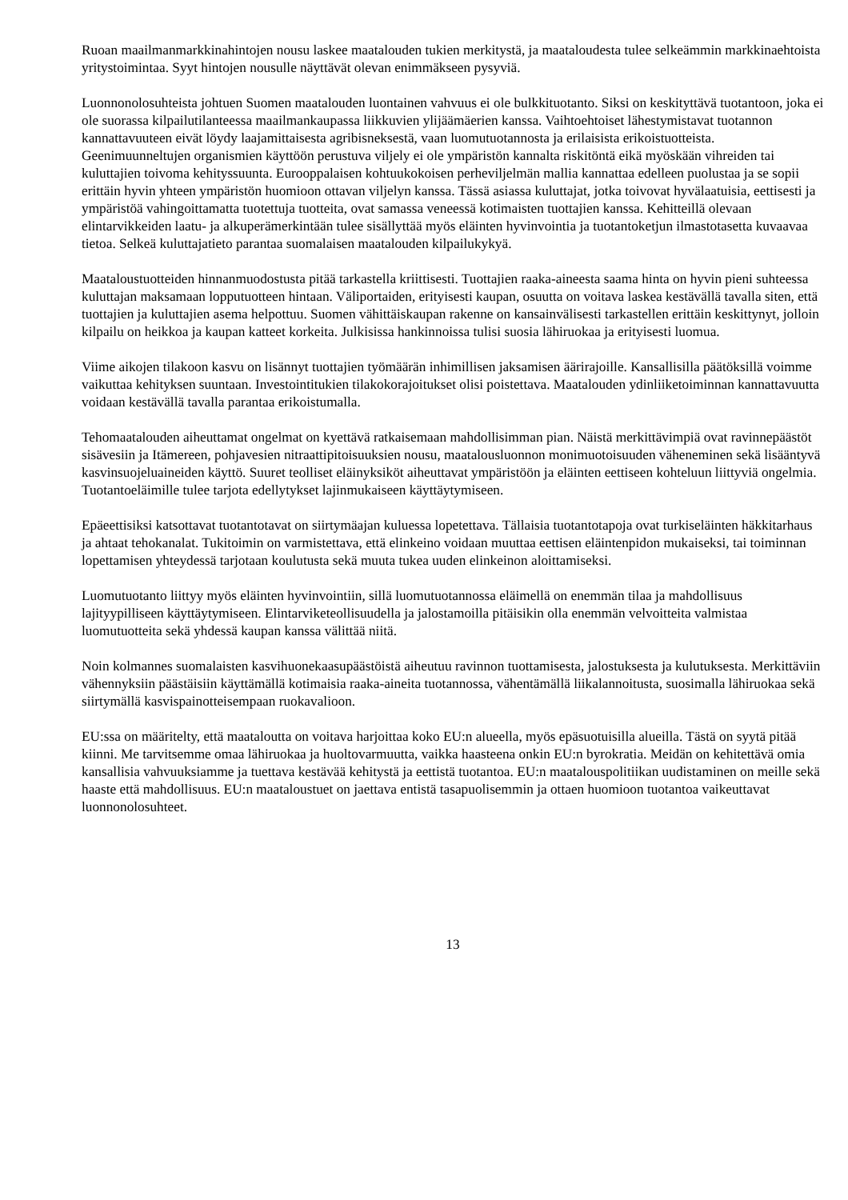Ruoan maailmanmarkkinahintojen nousu laskee maatalouden tukien merkitystä, ja maataloudesta tulee selkeämmin markkinaehtoista yritystoimintaa. Syyt hintojen nousulle näyttävät olevan enimmäkseen pysyviä.
Luonnonolosuhteista johtuen Suomen maatalouden luontainen vahvuus ei ole bulkkituotanto. Siksi on keskityttävä tuotantoon, joka ei ole suorassa kilpailutilanteessa maailmankaupassa liikkuvien ylijäämäerien kanssa. Vaihtoehtoiset lähestymistavat tuotannon kannattavuuteen eivät löydy laajamittaisesta agribisneksestä, vaan luomutuotannosta ja erilaisista erikoistuotteista. Geenimuunneltujen organismien käyttöön perustuva viljely ei ole ympäristön kannalta riskitöntä eikä myöskään vihreiden tai kuluttajien toivoma kehityssuunta. Eurooppalaisen kohtuukokoisen perheviljelmän mallia kannattaa edelleen puolustaa ja se sopii erittäin hyvin yhteen ympäristön huomioon ottavan viljelyn kanssa. Tässä asiassa kuluttajat, jotka toivovat hyvälaatuisia, eettisesti ja ympäristöä vahingoittamatta tuotettuja tuotteita, ovat samassa veneessä kotimaisten tuottajien kanssa. Kehitteillä olevaan elintarvikkeiden laatu- ja alkuperämerkintään tulee sisällyttää myös eläinten hyvinvointia ja tuotantoketjun ilmastotasetta kuvaavaa tietoa. Selkeä kuluttajatieto parantaa suomalaisen maatalouden kilpailukykyä.
Maataloustuotteiden hinnanmuodostusta pitää tarkastella kriittisesti. Tuottajien raaka-aineesta saama hinta on hyvin pieni suhteessa kuluttajan maksamaan lopputuotteen hintaan. Väliportaiden, erityisesti kaupan, osuutta on voitava laskea kestävällä tavalla siten, että tuottajien ja kuluttajien asema helpottuu. Suomen vähittäiskaupan rakenne on kansainvälisesti tarkastellen erittäin keskittynyt, jolloin kilpailu on heikkoa ja kaupan katteet korkeita. Julkisissa hankinnoissa tulisi suosia lähiruokaa ja erityisesti luomua.
Viime aikojen tilakoon kasvu on lisännyt tuottajien työmäärän inhimillisen jaksamisen äärirajoille. Kansallisilla päätöksillä voimme vaikuttaa kehityksen suuntaan. Investointitukien tilakokorajoitukset olisi poistettava. Maatalouden ydinliiketoiminnan kannattavuutta voidaan kestävällä tavalla parantaa erikoistumalla.
Tehomaatalouden aiheuttamat ongelmat on kyettävä ratkaisemaan mahdollisimman pian. Näistä merkittävimpiä ovat ravinnepäästöt sisävesiin ja Itämereen, pohjavesien nitraattipitoisuuksien nousu, maatalousluonnon monimuotoisuuden väheneminen sekä lisääntyvä kasvinsuojeluaineiden käyttö. Suuret teolliset eläinyksiköt aiheuttavat ympäristöön ja eläinten eettiseen kohteluun liittyviä ongelmia. Tuotantoeläimille tulee tarjota edellytykset lajinmukaiseen käyttäytymiseen.
Epäeettisiksi katsottavat tuotantotavat on siirtymäajan kuluessa lopetettava. Tällaisia tuotantotapoja ovat turkiseläinten häkkitarhaus ja ahtaat tehokanalat. Tukitoimin on varmistettava, että elinkeino voidaan muuttaa eettisen eläintenpidon mukaiseksi, tai toiminnan lopettamisen yhteydessä tarjotaan koulutusta sekä muuta tukea uuden elinkeinon aloittamiseksi.
Luomutuotanto liittyy myös eläinten hyvinvointiin, sillä luomutuotannossa eläimellä on enemmän tilaa ja mahdollisuus lajityypilliseen käyttäytymiseen. Elintarviketeollisuudella ja jalostamoilla pitäisikin olla enemmän velvoitteita valmistaa luomutuotteita sekä yhdessä kaupan kanssa välittää niitä.
Noin kolmannes suomalaisten kasvihuonekaasupäästöistä aiheutuu ravinnon tuottamisesta, jalostuksesta ja kulutuksesta. Merkittäviin vähennyksiin päästäisiin käyttämällä kotimaisia raaka-aineita tuotannossa, vähentämällä liikalannoitusta, suosimalla lähiruokaa sekä siirtymällä kasvispainotteisempaan ruokavalioon.
EU:ssa on määritelty, että maataloutta on voitava harjoittaa koko EU:n alueella, myös epäsuotuisilla alueilla. Tästä on syytä pitää kiinni. Me tarvitsemme omaa lähiruokaa ja huoltovarmuutta, vaikka haasteena onkin EU:n byrokratia. Meidän on kehitettävä omia kansallisia vahvuuksiamme ja tuettava kestävää kehitystä ja eettistä tuotantoa. EU:n maatalouspolitiikan uudistaminen on meille sekä haaste että mahdollisuus. EU:n maataloustuet on jaettava entistä tasapuolisemmin ja ottaen huomioon tuotantoa vaikeuttavat luonnonolosuhteet.
13